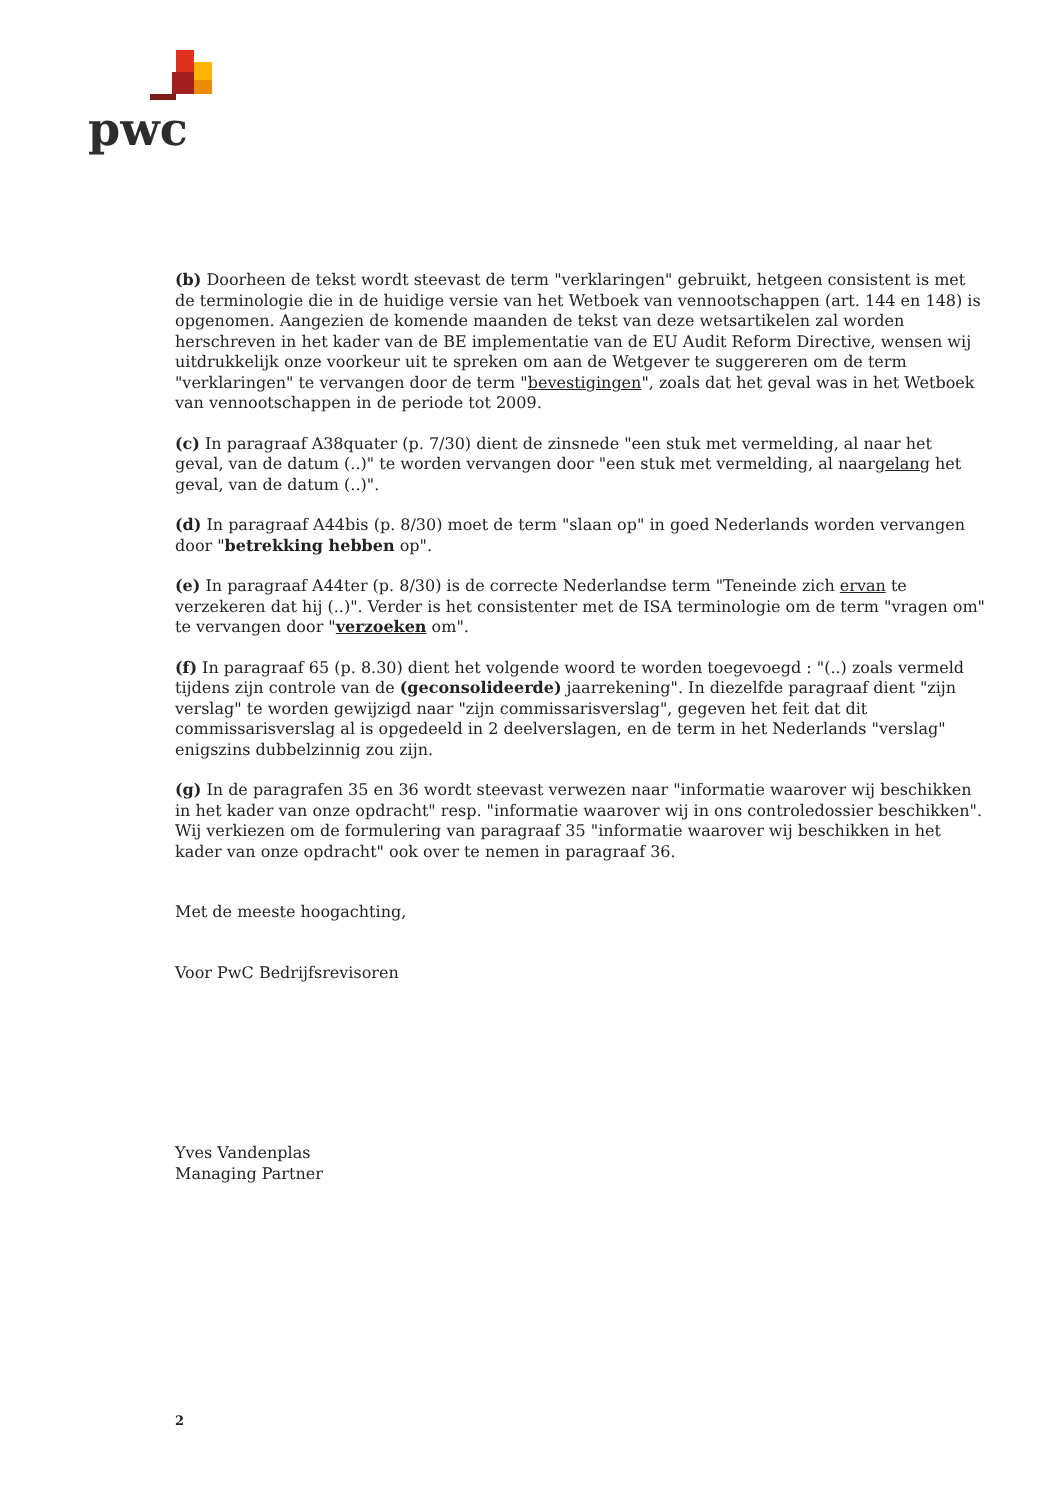pwc
(b) Doorheen de tekst wordt steevast de term "verklaringen" gebruikt, hetgeen consistent is met de terminologie die in de huidige versie van het Wetboek van vennootschappen (art. 144 en 148) is opgenomen. Aangezien de komende maanden de tekst van deze wetsartikelen zal worden herschreven in het kader van de BE implementatie van de EU Audit Reform Directive, wensen wij uitdrukkelijk onze voorkeur uit te spreken om aan de Wetgever te suggereren om de term "verklaringen" te vervangen door de term "bevestigingen", zoals dat het geval was in het Wetboek van vennootschappen in de periode tot 2009.
(c) In paragraaf A38quater (p. 7/30) dient de zinsnede "een stuk met vermelding, al naar het geval, van de datum (..)" te worden vervangen door "een stuk met vermelding, al naargelang het geval, van de datum (..)".
(d) In paragraaf A44bis (p. 8/30) moet de term "slaan op" in goed Nederlands worden vervangen door "betrekking hebben op".
(e) In paragraaf A44ter (p. 8/30) is de correcte Nederlandse term "Teneinde zich ervan te verzekeren dat hij (..)". Verder is het consistenter met de ISA terminologie om de term "vragen om" te vervangen door "verzoeken om".
(f) In paragraaf 65 (p. 8.30) dient het volgende woord te worden toegevoegd : "(..) zoals vermeld tijdens zijn controle van de (geconsolideerde) jaarrekening". In diezelfde paragraaf dient "zijn verslag" te worden gewijzigd naar "zijn commissarisverslag", gegeven het feit dat dit commissarisverslag al is opgedeeld in 2 deelverslagen, en de term in het Nederlands "verslag" enigszins dubbelzinnig zou zijn.
(g) In de paragrafen 35 en 36 wordt steevast verwezen naar "informatie waarover wij beschikken in het kader van onze opdracht" resp. "informatie waarover wij in ons controledossier beschikken". Wij verkiezen om de formulering van paragraaf 35 "informatie waarover wij beschikken in het kader van onze opdracht" ook over te nemen in paragraaf 36.
Met de meeste hoogachting,
Voor PwC Bedrijfsrevisoren
Yves Vandenplas
Managing Partner
2